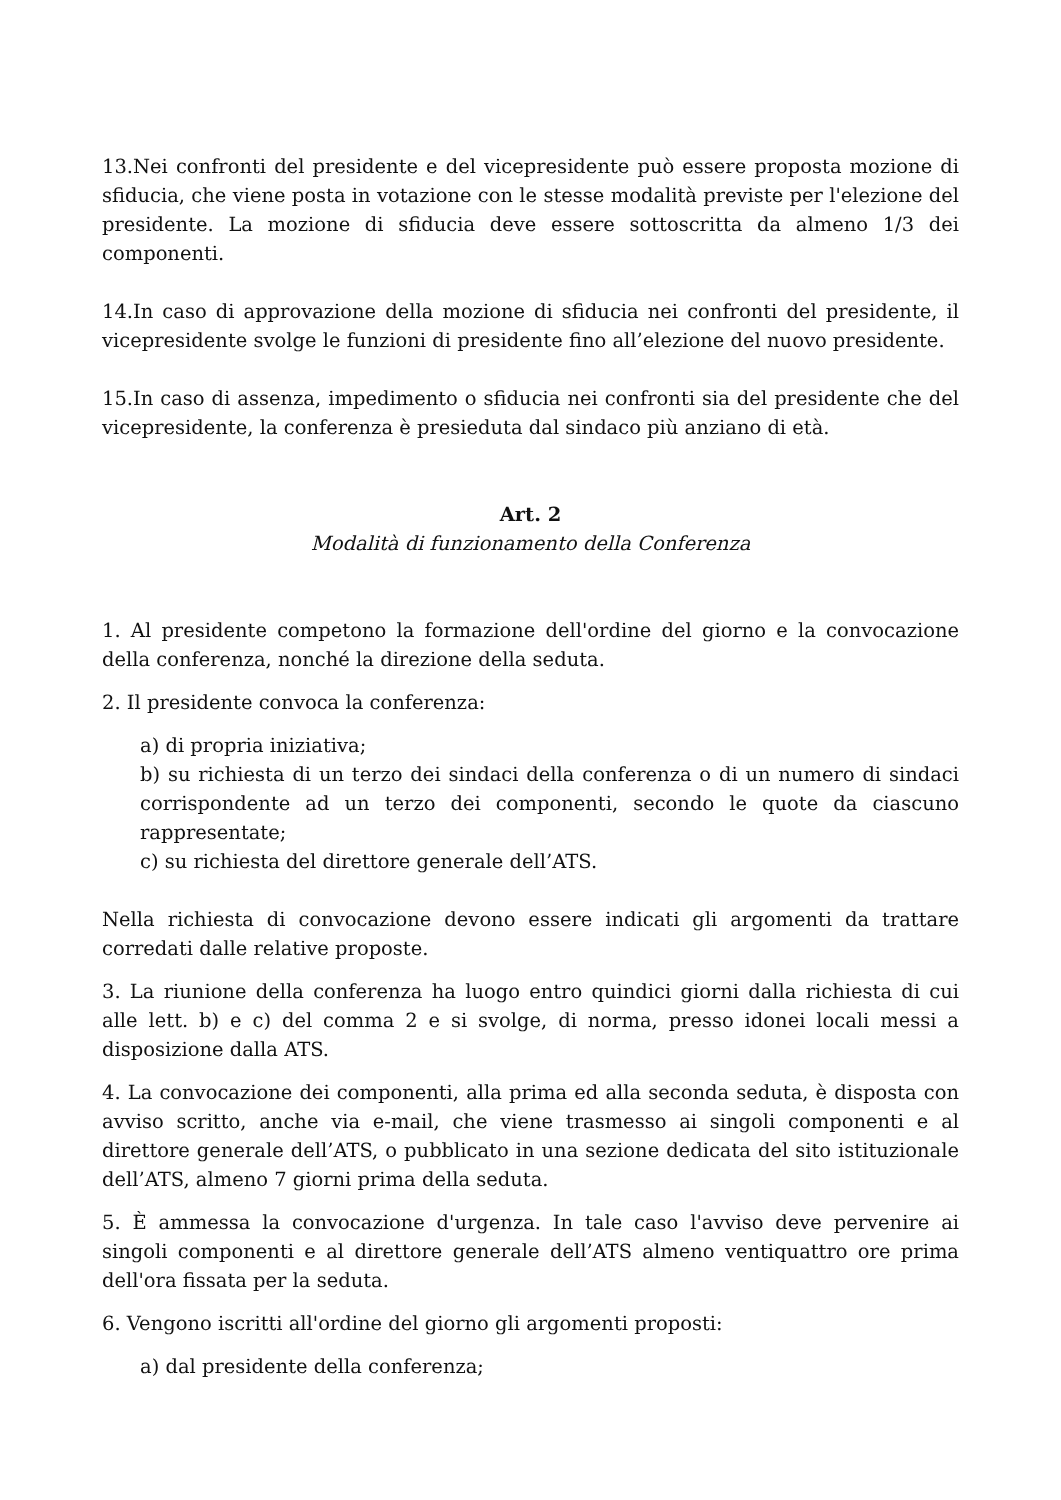13.Nei confronti del presidente e del vicepresidente può essere proposta mozione di sfiducia, che viene posta in votazione con le stesse modalità previste per l'elezione del presidente. La mozione di sfiducia deve essere sottoscritta da almeno 1/3 dei componenti.
14.In caso di approvazione della mozione di sfiducia nei confronti del presidente, il vicepresidente svolge le funzioni di presidente fino all’elezione del nuovo presidente.
15.In caso di assenza, impedimento o sfiducia nei confronti sia del presidente che del vicepresidente, la conferenza è presieduta dal sindaco più anziano di età.
Art. 2
Modalità di funzionamento della Conferenza
1. Al presidente competono la formazione dell'ordine del giorno e la convocazione della conferenza, nonché la direzione della seduta.
2. Il presidente convoca la conferenza:
a) di propria iniziativa;
b) su richiesta di un terzo dei sindaci della conferenza o di un numero di sindaci corrispondente ad un terzo dei componenti, secondo le quote da ciascuno rappresentate;
c) su richiesta del direttore generale dell’ATS.
Nella richiesta di convocazione devono essere indicati gli argomenti da trattare corredati dalle relative proposte.
3. La riunione della conferenza ha luogo entro quindici giorni dalla richiesta di cui alle lett. b) e c) del comma 2 e si svolge, di norma, presso idonei locali messi a disposizione dalla ATS.
4. La convocazione dei componenti, alla prima ed alla seconda seduta, è disposta con avviso scritto, anche via e-mail, che viene trasmesso ai singoli componenti e al direttore generale dell’ATS, o pubblicato in una sezione dedicata del sito istituzionale dell’ATS, almeno 7 giorni prima della seduta.
5. È ammessa la convocazione d'urgenza. In tale caso l'avviso deve pervenire ai singoli componenti e al direttore generale dell’ATS almeno ventiquattro ore prima dell'ora fissata per la seduta.
6. Vengono iscritti all'ordine del giorno gli argomenti proposti:
a) dal presidente della conferenza;